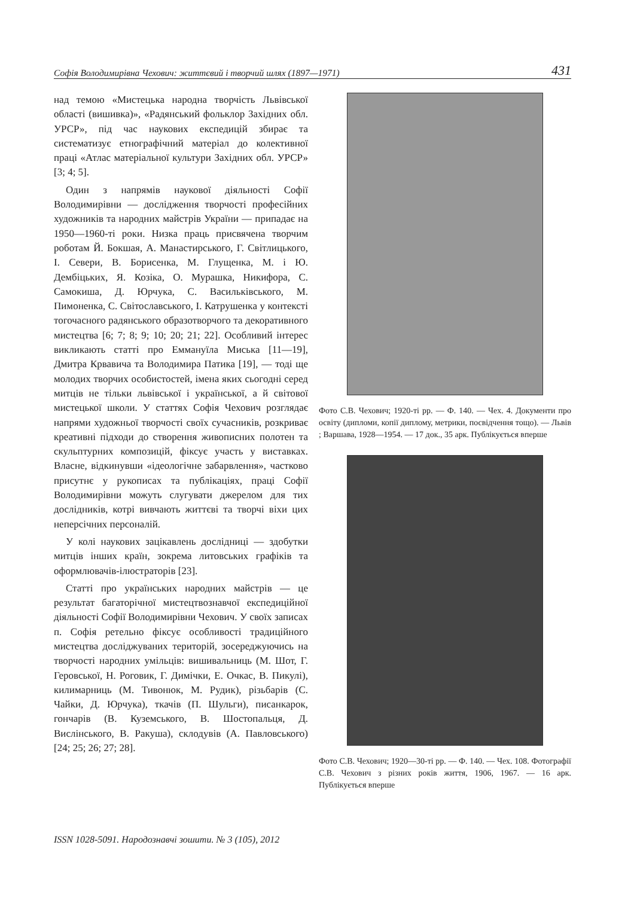Софія Володимирівна Чехович: життєвий і творчий шлях (1897—1971) 431
над темою «Мистецька народна творчість Львівської області (вишивка)», «Радянський фольклор Західних обл. УРСР», під час наукових експедицій збирає та систематизує етнографічний матеріал до колективної праці «Атлас матеріальної культури Західних обл. УРСР» [3; 4; 5].
Один з напрямів наукової діяльності Софії Володимирівни — дослідження творчості професійних художників та народних майстрів України — припадає на 1950—1960-ті роки. Низка праць присвячена творчим роботам Й. Бокшая, А. Манастирського, Г. Світлицького, І. Севери, В. Борисенка, М. Глущенка, М. і Ю. Дембіцьких, Я. Козіка, О. Мурашка, Никифора, С. Самокиша, Д. Юрчука, С. Васильківського, М. Пимоненка, С. Світославського, І. Катрушенка у контексті тогочасного радянського образотворчого та декоративного мистецтва [6; 7; 8; 9; 10; 20; 21; 22]. Особливий інтерес викликають статті про Еммануїла Миська [11—19], Дмитра Крвавича та Володимира Патика [19], — тоді ще молодих творчих особистостей, імена яких сьогодні серед митців не тільки львівської і української, а й світової мистецької школи. У статтях Софія Чехович розглядає напрями художньої творчості своїх сучасників, розкриває креативні підходи до створення живописних полотен та скульптурних композицій, фіксує участь у виставках. Власне, відкинувши «ідеологічне забарвлення», частково присутнє у рукописах та публікаціях, праці Софії Володимирівни можуть слугувати джерелом для тих дослідників, котрі вивчають життєві та творчі віхи цих неперсічних персоналій.
У колі наукових зацікавлень дослідниці — здобутки митців інших країн, зокрема литовських графіків та оформлювачів-ілюстраторів [23].
Статті про українських народних майстрів — це результат багаторічної мистецтвознавчої експедиційної діяльності Софії Володимирівни Чехович. У своїх записах п. Софія ретельно фіксує особливості традиційного мистецтва досліджуваних територій, зосереджуючись на творчості народних умільців: вишивальниць (М. Шот, Г. Геровської, Н. Роговик, Г. Димічки, Е. Очкас, В. Пикулі), килимарниць (М. Тивонюк, М. Рудик), різьбарів (С. Чайки, Д. Юрчука), ткачів (П. Шульги), писанкарок, гончарів (В. Куземського, В. Шостопальця, Д. Вислінського, В. Ракуша), склодувів (А. Павловського) [24; 25; 26; 27; 28].
Фото С.В. Чехович; 1920-ті рр. — Ф. 140. — Чех. 4. Документи про освіту (дипломи, копії диплому, метрики, посвідчення тощо). — Львів ; Варшава, 1928—1954. — 17 док., 35 арк. Публікується вперше
Фото С.В. Чехович; 1920—30-ті рр. — Ф. 140. — Чех. 108. Фотографії С.В. Чехович з різних років життя, 1906, 1967. — 16 арк. Публікується вперше
ISSN 1028-5091. Народознавчі зошити. № 3 (105), 2012